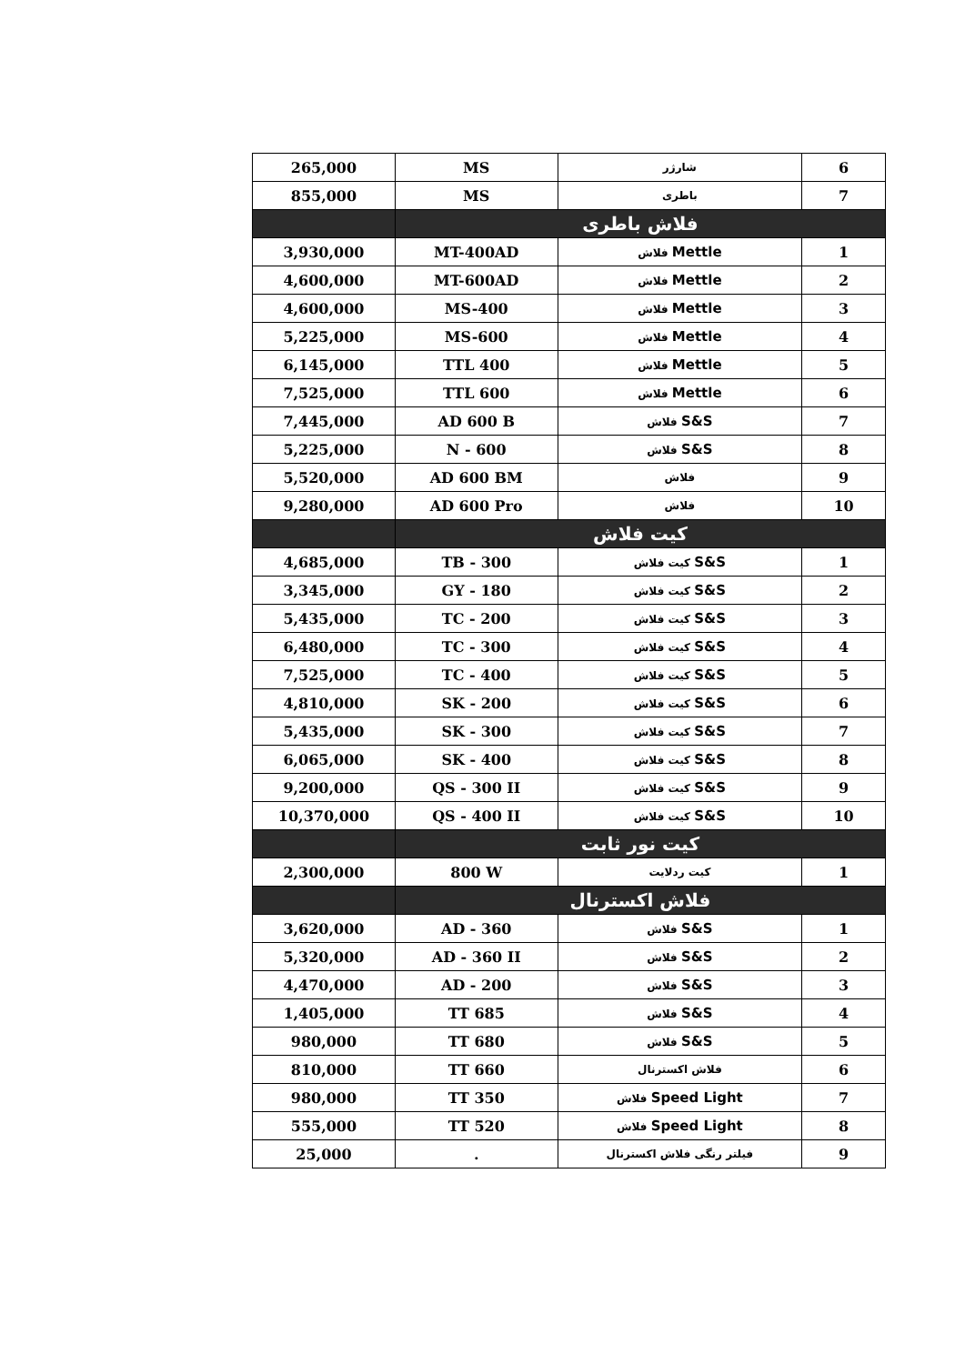| 265,000 | MS | شارژر | 6 |
| 855,000 | MS | باطری | 7 |
| | فلاش باطری | | |
| 3,930,000 | MT-400AD | فلاش Mettle | 1 |
| 4,600,000 | MT-600AD | فلاش Mettle | 2 |
| 4,600,000 | MS-400 | فلاش Mettle | 3 |
| 5,225,000 | MS-600 | فلاش Mettle | 4 |
| 6,145,000 | TTL 400 | فلاش Mettle | 5 |
| 7,525,000 | TTL 600 | فلاش Mettle | 6 |
| 7,445,000 | AD 600 B | فلاش S&S | 7 |
| 5,225,000 | N - 600 | فلاش S&S | 8 |
| 5,520,000 | AD 600 BM | فلاش | 9 |
| 9,280,000 | AD 600 Pro | فلاش | 10 |
| | کیت فلاش | | |
| 4,685,000 | TB - 300 | کیت فلاش S&S | 1 |
| 3,345,000 | GY - 180 | کیت فلاش S&S | 2 |
| 5,435,000 | TC - 200 | کیت فلاش S&S | 3 |
| 6,480,000 | TC - 300 | کیت فلاش S&S | 4 |
| 7,525,000 | TC - 400 | کیت فلاش S&S | 5 |
| 4,810,000 | SK - 200 | کیت فلاش S&S | 6 |
| 5,435,000 | SK - 300 | کیت فلاش S&S | 7 |
| 6,065,000 | SK - 400 | کیت فلاش S&S | 8 |
| 9,200,000 | QS - 300 II | کیت فلاش S&S | 9 |
| 10,370,000 | QS - 400 II | کیت فلاش S&S | 10 |
| | کیت نور ثابت | | |
| 2,300,000 | 800 W | کیت ردلایت | 1 |
| | فلاش اکسترنال | | |
| 3,620,000 | AD - 360 | فلاش S&S | 1 |
| 5,320,000 | AD - 360 II | فلاش S&S | 2 |
| 4,470,000 | AD - 200 | فلاش S&S | 3 |
| 1,405,000 | TT 685 | فلاش S&S | 4 |
| 980,000 | TT 680 | فلاش S&S | 5 |
| 810,000 | TT 660 | فلاش اکسترنال | 6 |
| 980,000 | TT 350 | فلاش Speed Light | 7 |
| 555,000 | TT 520 | فلاش Speed Light | 8 |
| 25,000 | . | فیلتر رنگی فلاش اکسترنال | 9 |